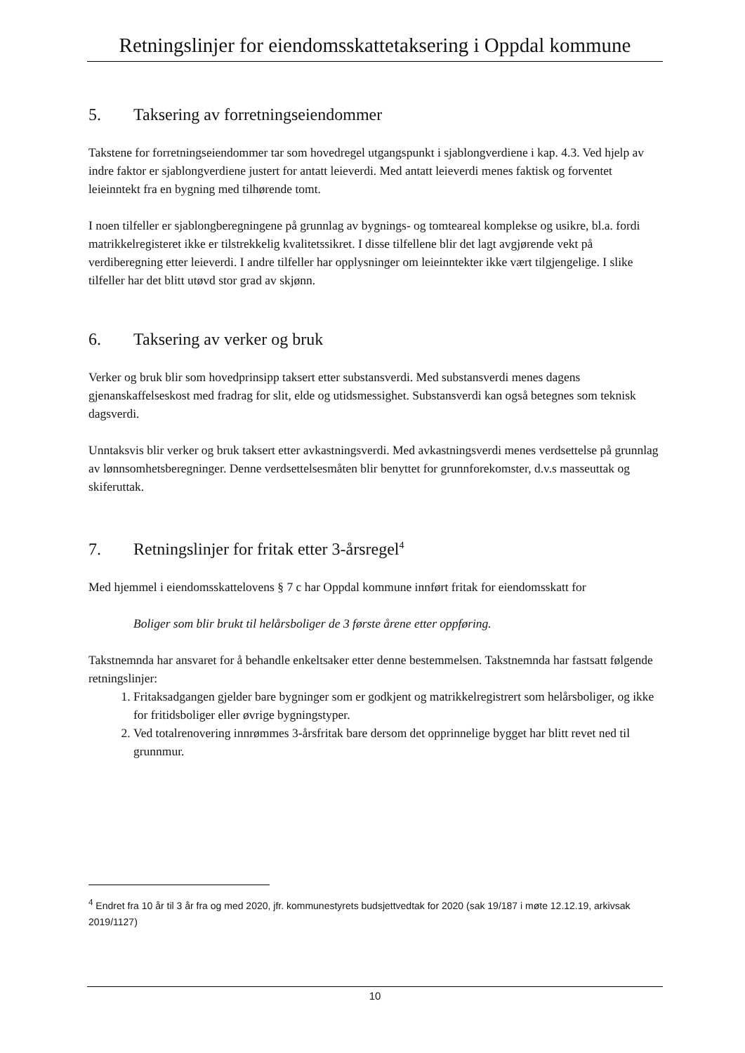Retningslinjer for eiendomsskattetaksering i Oppdal kommune
5. Taksering av forretningseiendommer
Takstene for forretningseiendommer tar som hovedregel utgangspunkt i sjablongverdiene i kap. 4.3. Ved hjelp av indre faktor er sjablongverdiene justert for antatt leieverdi. Med antatt leieverdi menes faktisk og forventet leieinntekt fra en bygning med tilhørende tomt.
I noen tilfeller er sjablongberegningene på grunnlag av bygnings- og tomteareal komplekse og usikre, bl.a. fordi matrikkelregisteret ikke er tilstrekkelig kvalitetssikret. I disse tilfellene blir det lagt avgjørende vekt på verdiberegning etter leieverdi. I andre tilfeller har opplysninger om leieinntekter ikke vært tilgjengelige. I slike tilfeller har det blitt utøvd stor grad av skjønn.
6. Taksering av verker og bruk
Verker og bruk blir som hovedprinsipp taksert etter substansverdi. Med substansverdi menes dagens gjenanskaffelseskost med fradrag for slit, elde og utidsmessighet. Substansverdi kan også betegnes som teknisk dagsverdi.
Unntaksvis blir verker og bruk taksert etter avkastningsverdi. Med avkastningsverdi menes verdsettelse på grunnlag av lønnsomhetsberegninger. Denne verdsettelsesmåten blir benyttet for grunnforekomster, d.v.s masseuttak og skiferuttak.
7. Retningslinjer for fritak etter 3-årsregel<sup>4</sup>
Med hjemmel i eiendomsskattelovens § 7 c har Oppdal kommune innført fritak for eiendomsskatt for
Boliger som blir brukt til helårsboliger de 3 første årene etter oppføring.
Takstnemnda har ansvaret for å behandle enkeltsaker etter denne bestemmelsen. Takstnemnda har fastsatt følgende retningslinjer:
1. Fritaksadgangen gjelder bare bygninger som er godkjent og matrikkelregistrert som helårsboliger, og ikke for fritidsboliger eller øvrige bygningstyper.
2. Ved totalrenovering innrømmes 3-årsfritak bare dersom det opprinnelige bygget har blitt revet ned til grunnmur.
<sup>4</sup> Endret fra 10 år til 3 år fra og med 2020, jfr. kommunestyrets budsjettvedtak for 2020 (sak 19/187 i møte 12.12.19, arkivsak 2019/1127)
10